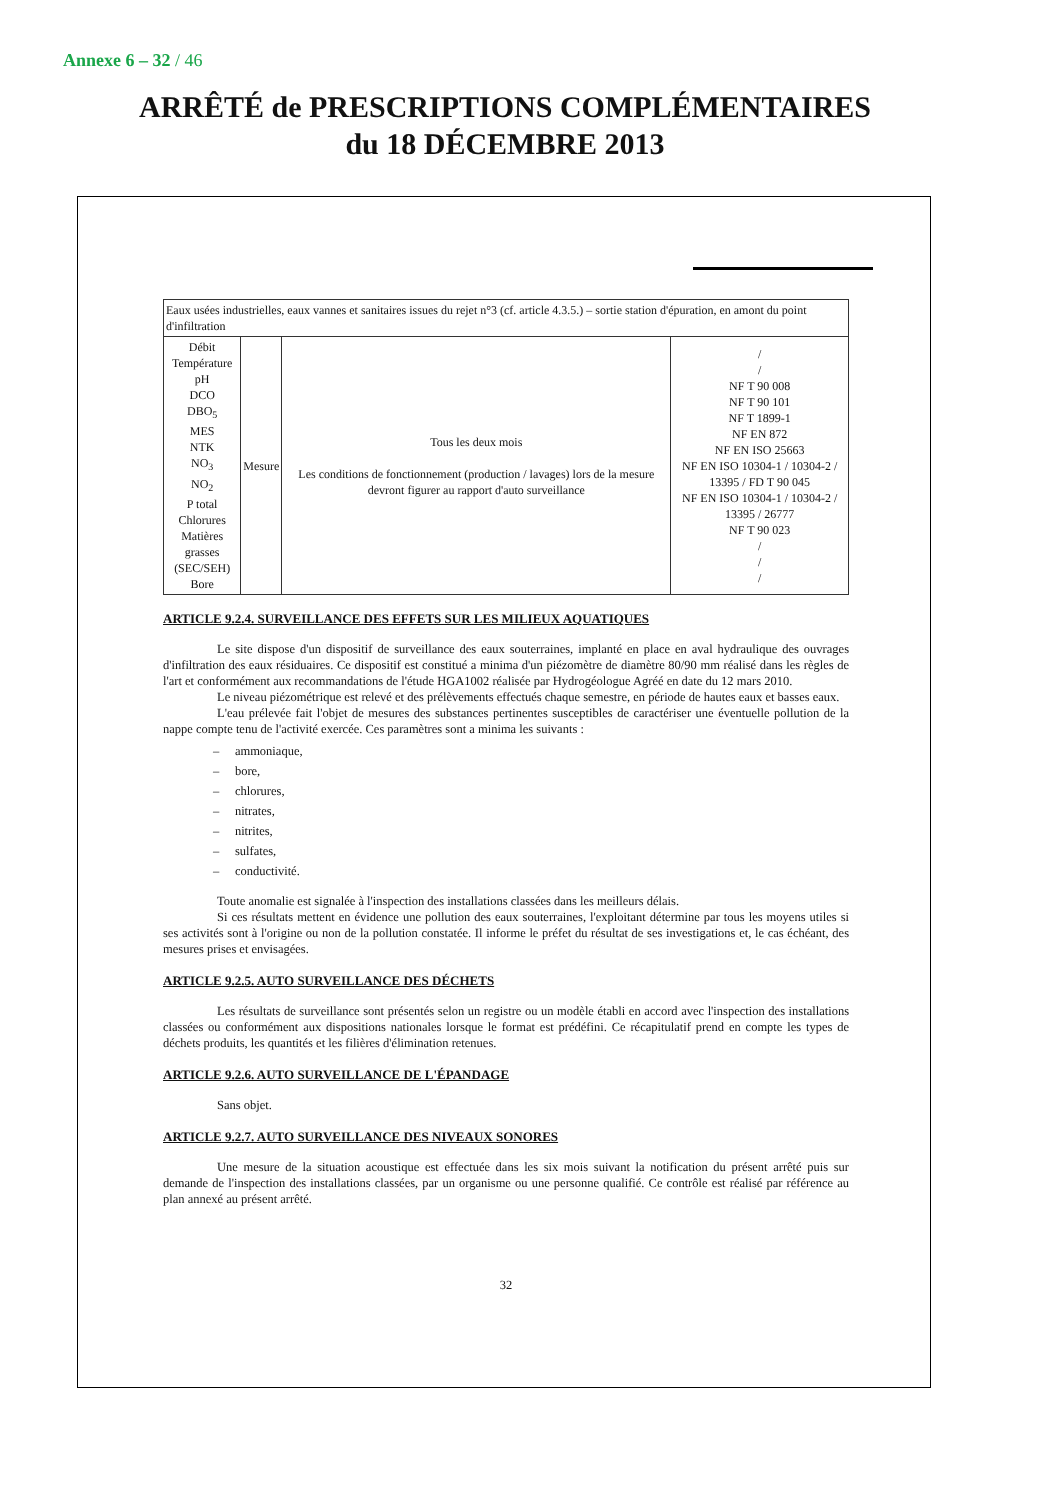Annexe 6 – 32 / 46
ARRÊTÉ de PRESCRIPTIONS COMPLÉMENTAIRES
du 18 DÉCEMBRE 2013
| Eaux usées industrielles, eaux vannes et sanitaires issues du rejet n°3 (cf. article 4.3.5.) – sortie station d'épuration, en amont du point d'infiltration | | | |
| Débit Température pH DCO DBO<sub>5</sub> MES NTK NO<sub>3</sub> NO<sub>2</sub> P total Chlorures Matières grasses (SEC/SEH) Bore | Mesure | Tous les deux mois Les conditions de fonctionnement (production / lavages) lors de la mesure devront figurer au rapport d'auto surveillance | / / NF T 90 008 NF T 90 101 NF T 1899-1 NF EN 872 NF EN ISO 25663 NF EN ISO 10304-1 / 10304-2 / 13395 / FD T 90 045 NF EN ISO 10304-1 / 10304-2 / 13395 / 26777 NF T 90 023 / / / |
ARTICLE 9.2.4. SURVEILLANCE DES EFFETS SUR LES MILIEUX AQUATIQUES
Le site dispose d'un dispositif de surveillance des eaux souterraines, implanté en place en aval hydraulique des ouvrages d'infiltration des eaux résiduaires. Ce dispositif est constitué a minima d'un piézomètre de diamètre 80/90 mm réalisé dans les règles de l'art et conformément aux recommandations de l'étude HGA1002 réalisée par Hydrogéologue Agréé en date du 12 mars 2010.
Le niveau piézométrique est relevé et des prélèvements effectués chaque semestre, en période de hautes eaux et basses eaux.
L'eau prélevée fait l'objet de mesures des substances pertinentes susceptibles de caractériser une éventuelle pollution de la nappe compte tenu de l'activité exercée. Ces paramètres sont a minima les suivants :
– ammoniaque,
– bore,
– chlorures,
– nitrates,
– nitrites,
– sulfates,
– conductivité.
Toute anomalie est signalée à l'inspection des installations classées dans les meilleurs délais.
Si ces résultats mettent en évidence une pollution des eaux souterraines, l'exploitant détermine par tous les moyens utiles si ses activités sont à l'origine ou non de la pollution constatée. Il informe le préfet du résultat de ses investigations et, le cas échéant, des mesures prises et envisagées.
ARTICLE 9.2.5. AUTO SURVEILLANCE DES DÉCHETS
Les résultats de surveillance sont présentés selon un registre ou un modèle établi en accord avec l'inspection des installations classées ou conformément aux dispositions nationales lorsque le format est prédéfini. Ce récapitulatif prend en compte les types de déchets produits, les quantités et les filières d'élimination retenues.
ARTICLE 9.2.6. AUTO SURVEILLANCE DE L'ÉPANDAGE
Sans objet.
ARTICLE 9.2.7. AUTO SURVEILLANCE DES NIVEAUX SONORES
Une mesure de la situation acoustique est effectuée dans les six mois suivant la notification du présent arrêté puis sur demande de l'inspection des installations classées, par un organisme ou une personne qualifié. Ce contrôle est réalisé par référence au plan annexé au présent arrêté.
32